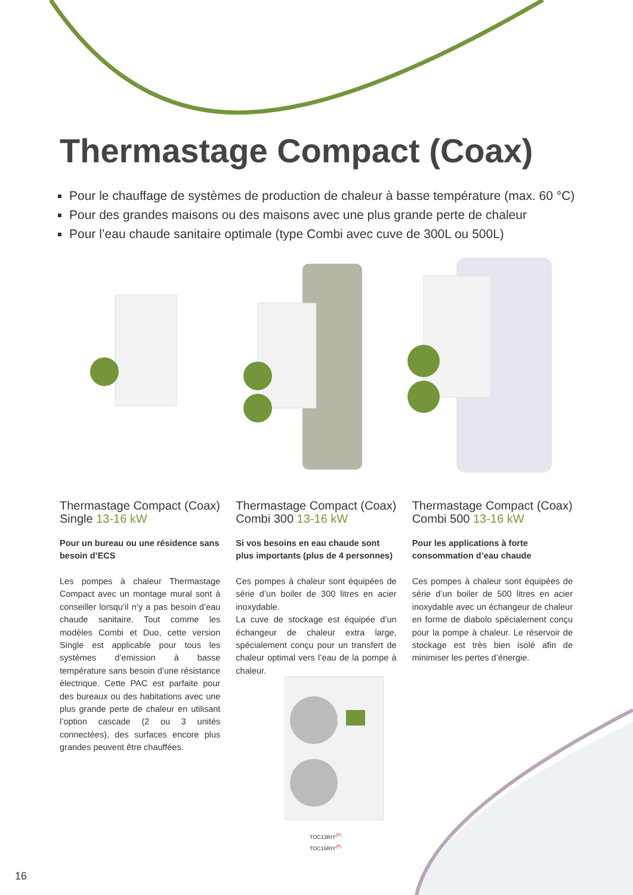Thermastage Compact (Coax)
Pour le chauffage de systèmes de production de chaleur à basse température (max. 60 °C)
Pour des grandes maisons ou des maisons avec une plus grande perte de chaleur
Pour l’eau chaude sanitaire optimale (type Combi avec cuve de 300L ou 500L)
Thermastage Compact (Coax) Single 13-16 kW
Pour un bureau ou une résidence sans besoin d’ECS
Les pompes à chaleur Thermastage Compact avec un montage mural sont à conseiller lorsqu’il n’y a pas besoin d’eau chaude sanitaire. Tout comme les modèles Combi et Duo, cette version Single est applicable pour tous les systèmes d’emission à basse température sans besoin d’une résistance électrique. Cette PAC est parfaite pour des bureaux ou des habitations avec une plus grande perte de chaleur en utilisant l’option cascade (2 ou 3 unités connectées), des surfaces encore plus grandes peuvent être chauffées.
Thermastage Compact (Coax) Combi 300 13-16 kW
Si vos besoins en eau chaude sont plus importants (plus de 4 personnes)
Ces pompes à chaleur sont équipées de série d’un boiler de 300 litres en acier inoxydable.
La cuve de stockage est équipée d’un échangeur de chaleur extra large, spécialement conçu pour un transfert de chaleur optimal vers l’eau de la pompe à chaleur.
Thermastage Compact (Coax) Combi 500 13-16 kW
Pour les applications à forte consommation d’eau chaude
Ces pompes à chaleur sont équipées de série d’un boiler de 500 litres en acier inoxydable avec un échangeur de chaleur en forme de diabolo spécialement conçu pour la pompe à chaleur. Le réservoir de stockage est très bien isolé afin de minimiser les pertes d’énergie.
TOC13RIY<sup>(F)</sup>
TOC16RIY<sup>(F)</sup>
16